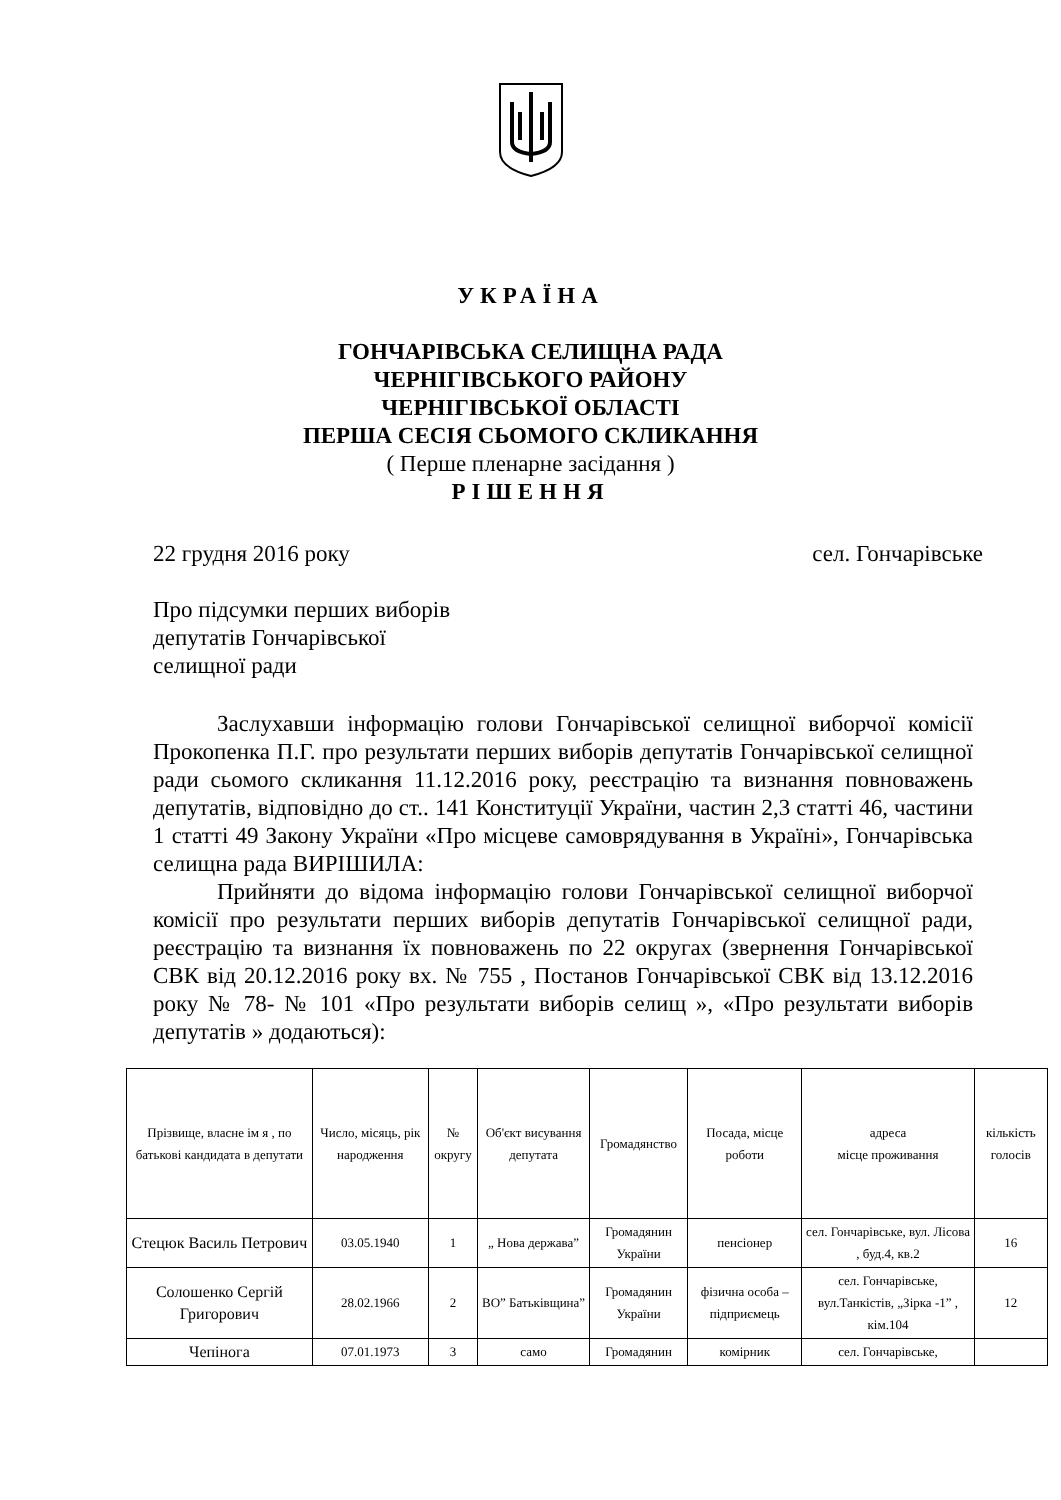УКРАЇНА
ГОНЧАРІВСЬКА СЕЛИЩНА РАДА
ЧЕРНІГІВСЬКОГО РАЙОНУ
ЧЕРНІГІВСЬКОЇ ОБЛАСТІ
ПЕРША СЕСІЯ СЬОМОГО СКЛИКАННЯ
( Перше пленарне засідання )
РІШЕННЯ
22 грудня 2016 року сел. Гончарівське
Про підсумки перших виборів
депутатів Гончарівської
селищної ради
Заслухавши інформацію голови Гончарівської селищної виборчої комісії Прокопенка П.Г. про результати перших виборів депутатів Гончарівської селищної ради сьомого скликання 11.12.2016 року, реєстрацію та визнання повноважень депутатів, відповідно до ст.. 141 Конституції України, частин 2,3 статті 46, частини 1 статті 49 Закону України «Про місцеве самоврядування в Україні», Гончарівська селищна рада ВИРІШИЛА:
Прийняти до відома інформацію голови Гончарівської селищної виборчої комісії про результати перших виборів депутатів Гончарівської селищної ради, реєстрацію та визнання їх повноважень по 22 округах (звернення Гончарівської СВК від 20.12.2016 року вх. № 755 , Постанов Гончарівської СВК від 13.12.2016 року № 78- № 101 «Про результати виборів селищ », «Про результати виборів депутатів » додаються):
| Прізвище, власне ім я , по батькові кандидата в депутати | Число, місяць, рік народження | № округу | Об'єкт висування депутата | Громадянство | Посада, місце роботи | адреса місце проживання | кількість голосів |
| --- | --- | --- | --- | --- | --- | --- | --- |
| Стецюк Василь Петрович | 03.05.1940 | 1 | „ Нова держава” | Громадянин України | пенсіонер | сел. Гончарівське, вул. Лісова , буд.4, кв.2 | 16 |
| Солошенко Сергій Григорович | 28.02.1966 | 2 | ВО” Батьківщина” | Громадянин України | фізична особа – підприємець | сел. Гончарівське, вул.Танкістів, „Зірка -1” , кім.104 | 12 |
| Чепінога | 07.01.1973 | 3 | само | Громадянин | комірник | сел. Гончарівське, | |